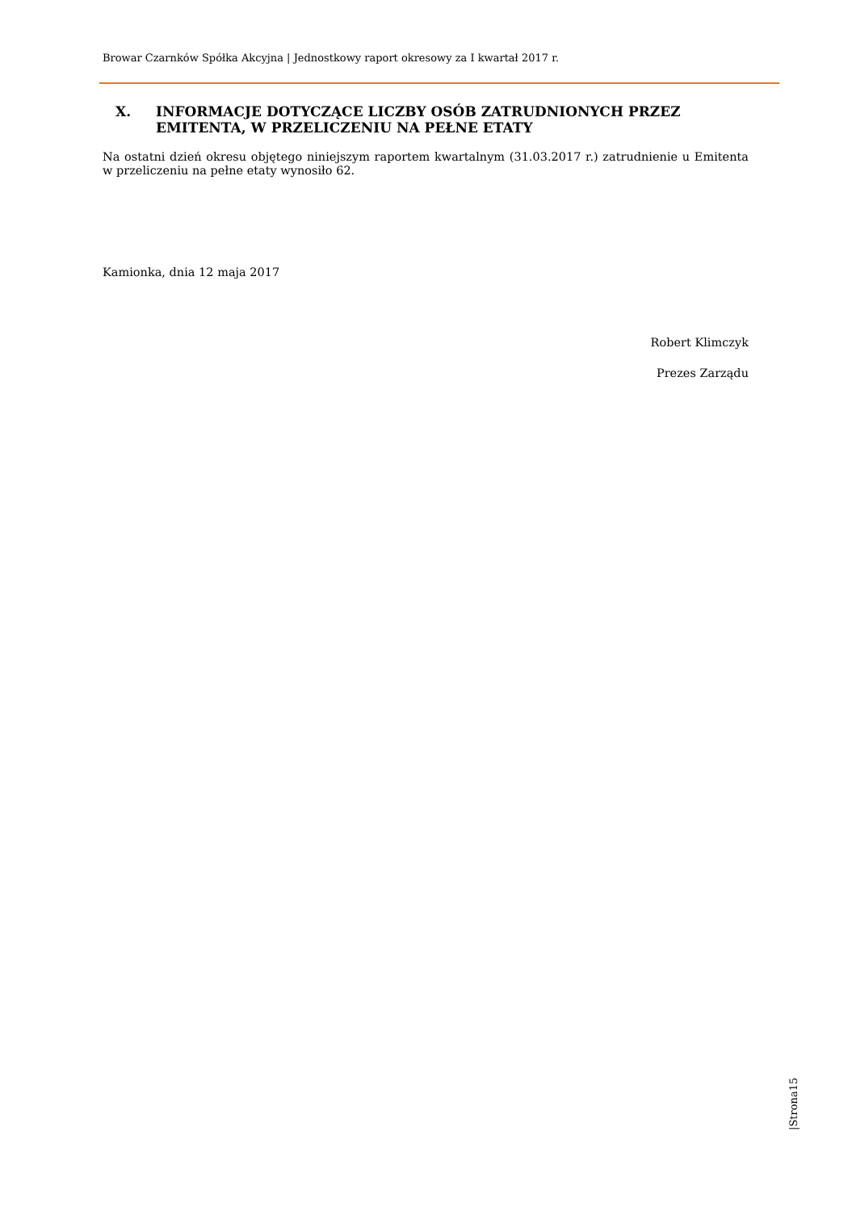Browar Czarnków Spółka Akcyjna | Jednostkowy raport okresowy za I kwartał 2017 r.
X. INFORMACJE DOTYCZĄCE LICZBY OSÓB ZATRUDNIONYCH PRZEZ EMITENTA, W PRZELICZENIU NA PEŁNE ETATY
Na ostatni dzień okresu objętego niniejszym raportem kwartalnym (31.03.2017 r.) zatrudnienie u Emitenta w przeliczeniu na pełne etaty wynosiło 62.
Kamionka, dnia 12 maja 2017
Robert Klimczyk
Prezes Zarządu
|Strona15